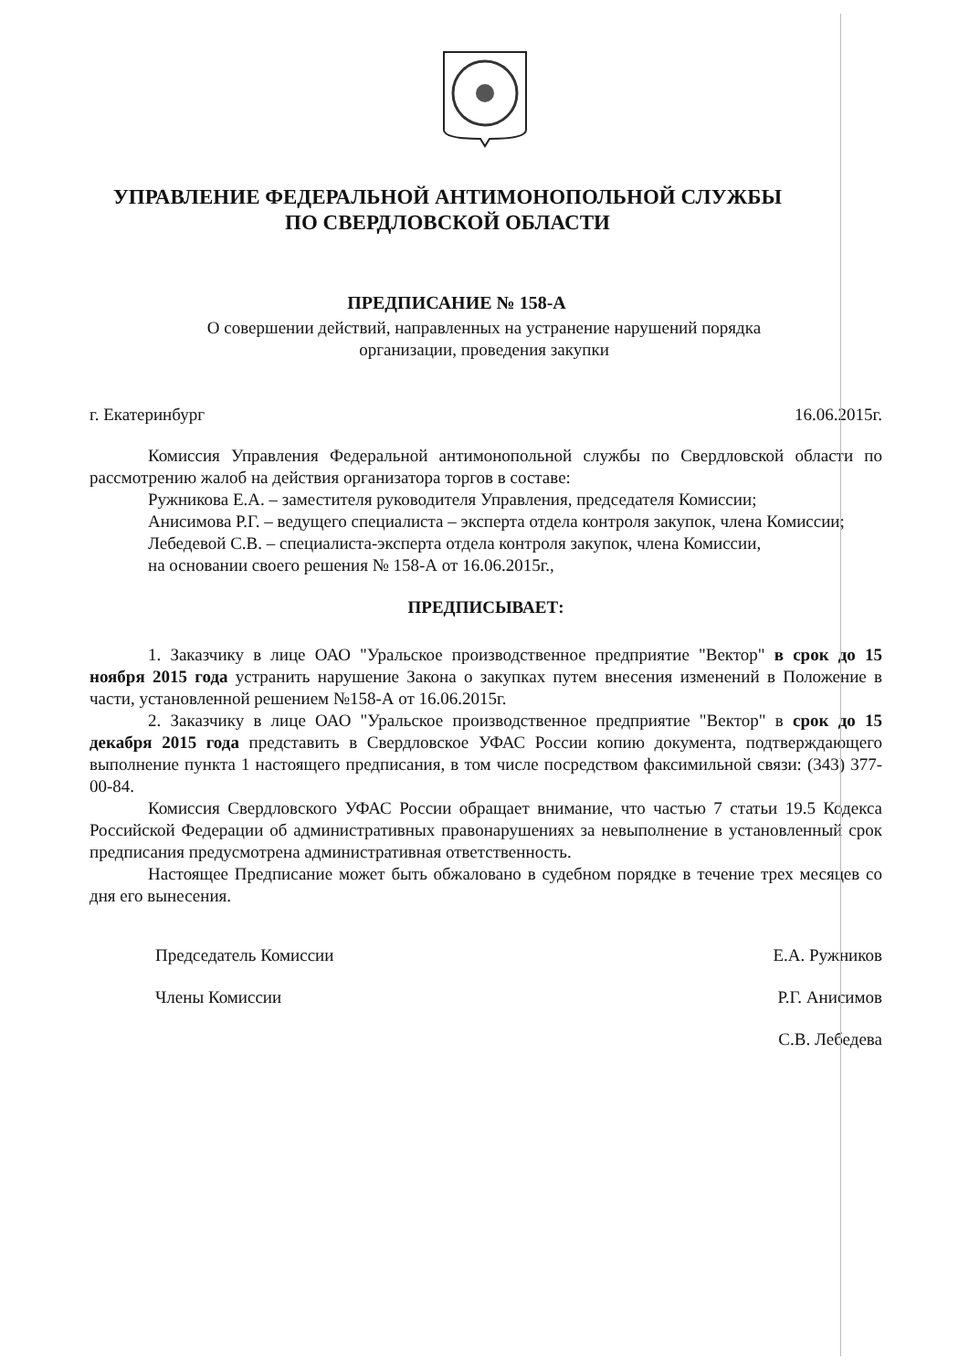УПРАВЛЕНИЕ ФЕДЕРАЛЬНОЙ АНТИМОНОПОЛЬНОЙ СЛУЖБЫ
ПО СВЕРДЛОВСКОЙ ОБЛАСТИ
ПРЕДПИСАНИЕ № 158-А
О совершении действий, направленных на устранение нарушений порядка
организации, проведения закупки
г. Екатеринбург 16.06.2015г.
Комиссия Управления Федеральной антимонопольной службы по Свердловской области по рассмотрению жалоб на действия организатора торгов в составе:
Ружникова Е.А. – заместителя руководителя Управления, председателя Комиссии;
Анисимова Р.Г. – ведущего специалиста – эксперта отдела контроля закупок, члена Комиссии;
Лебедевой С.В. – специалиста-эксперта отдела контроля закупок, члена Комиссии,
на основании своего решения № 158-А от 16.06.2015г.,
ПРЕДПИСЫВАЕТ:
1. Заказчику в лице ОАО "Уральское производственное предприятие "Вектор" в срок до 15 ноября 2015 года устранить нарушение Закона о закупках путем внесения изменений в Положение в части, установленной решением №158-А от 16.06.2015г.
2. Заказчику в лице ОАО "Уральское производственное предприятие "Вектор" в срок до 15 декабря 2015 года представить в Свердловское УФАС России копию документа, подтверждающего выполнение пункта 1 настоящего предписания, в том числе посредством факсимильной связи: (343) 377-00-84.
Комиссия Свердловского УФАС России обращает внимание, что частью 7 статьи 19.5 Кодекса Российской Федерации об административных правонарушениях за невыполнение в установленный срок предписания предусмотрена административная ответственность.
Настоящее Предписание может быть обжаловано в судебном порядке в течение трех месяцев со дня его вынесения.
Председатель Комиссии
Члены Комиссии
Е.А. Ружников
Р.Г. Анисимов
С.В. Лебедева